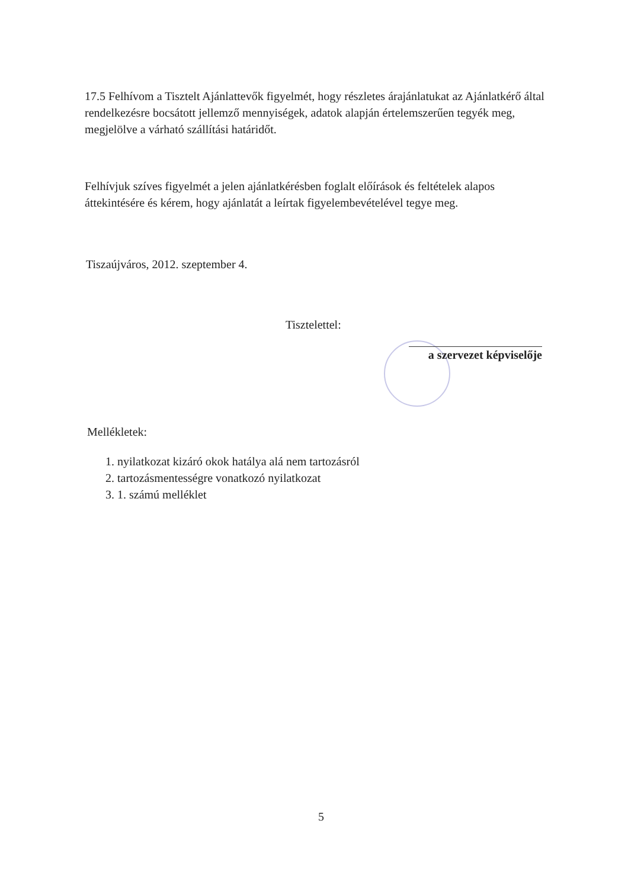17.5 Felhívom a Tisztelt Ajánlattevők figyelmét, hogy részletes árajánlatukat az Ajánlatkérő által rendelkezésre bocsátott jellemző mennyiségek, adatok alapján értelemszerűen tegyék meg, megjelölve a várható szállítási határidőt.
Felhívjuk szíves figyelmét a jelen ajánlatkérésben foglalt előírások és feltételek alapos áttekintésére és kérem, hogy ajánlatát a leírtak figyelembevételével tegye meg.
Tiszaújváros, 2012. szeptember 4.
Tisztelettel:
a szervezet képviselője
Mellékletek:
1. nyilatkozat kizáró okok hatálya alá nem tartozásról
2. tartozásmentességre vonatkozó nyilatkozat
3. 1. számú melléklet
5